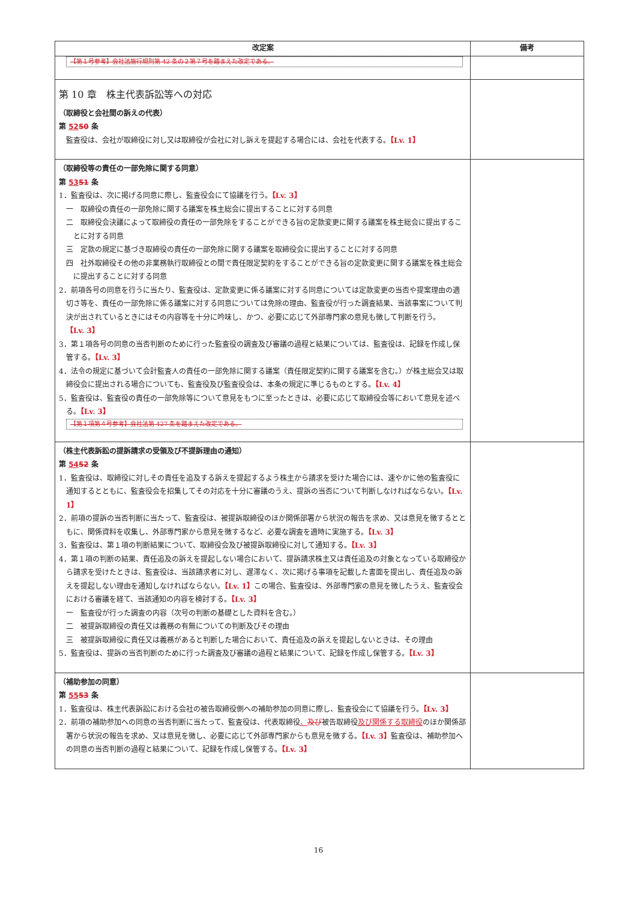| 改定案 | 備考 |
| --- | --- |
| 【第１号参考】会社法施行規則第 42 条の２第７号を踏まえた改定である。 | |
| 第 10 章 株主代表訴訟等への対応 （取締役と会社間の訴えの代表） 第 52 50 条 監査役は、会社が取締役に対し又は取締役が会社に対し訴えを提起する場合には、会社を代表する。 【Lv. 1】 | |
| （取締役等の責任の一部免除に関する同意） 第 53 51 条 1．監査役は、次に掲げる同意に際し、監査役会にて協議を行う。 【Lv. 3】 一 取締役の責任の一部免除に関する議案を株主総会に提出することに対する同意 二 取締役会決議によって取締役の責任の一部免除をすることができる旨の定款変更に関する議案を株主総会に提出することに対する同意 三 定款の規定に基づき取締役の責任の一部免除に関する議案を取締役会に提出することに対する同意 四 社外取締役その他の非業務執行取締役との間で責任限定契約をすることができる旨の定款変更に関する議案を株主総会に提出することに対する同意 2．前項各号の同意を行うに当たり、監査役は、定款変更に係る議案に対する同意については定款変更の当否や提案理由の適切さ等を、責任の一部免除に係る議案に対する同意については免除の理由、監査役が行った調査結果、当該事案について判決が出されているときにはその内容等を十分に吟味し、かつ、必要に応じて外部専門家の意見も徴して判断を行う。 【Lv. 3】 3．第１項各号の同意の当否判断のために行った監査役の調査及び審議の過程と結果については、監査役は、記録を作成し保管する。 【Lv. 3】 4．法令の規定に基づいて会計監査人の責任の一部免除に関する議案（責任限定契約に関する議案を含む。）が株主総会又は取締役会に提出される場合についても、監査役及び監査役会は、本条の規定に準じるものとする。 【Lv. 4】 5．監査役は、監査役の責任の一部免除等について意見をもつに至ったときは、必要に応じて取締役会等において意見を述べる。 【Lv. 3】 【第１項第４号参考】会社法第 427 条を踏まえた改定である。 | |
| （株主代表訴訟の提訴請求の受領及び不提訴理由の通知） 第 54 52 条 1．監査役は、取締役に対しその責任を追及する訴えを提起するよう株主から請求を受けた場合には、速やかに他の監査役に通知するとともに、監査役会を招集してその対応を十分に審議のうえ、提訴の当否について判断しなければならない。 【Lv. 1】 2．前項の提訴の当否判断に当たって、監査役は、被提訴取締役のほか関係部署から状況の報告を求め、又は意見を徴するとともに、関係資料を収集し、外部専門家から意見を徴するなど、必要な調査を適時に実施する。 【Lv. 3】 3．監査役は、第１項の判断結果について、取締役会及び被提訴取締役に対して通知する。 【Lv. 3】 4．第１項の判断の結果、責任追及の訴えを提起しない場合において、提訴請求株主又は責任追及の対象となっている取締役から請求を受けたときは、監査役は、当該請求者に対し、遅滞なく、次に掲げる事項を記載した書面を提出し、責任追及の訴えを提起しない理由を通知しなければならない。 【Lv. 1】 この場合、監査役は、外部専門家の意見を徴したうえ、監査役会における審議を経て、当該通知の内容を検討する。 【Lv. 3】 一 監査役が行った調査の内容（次号の判断の基礎とした資料を含む。） 二 被提訴取締役の責任又は義務の有無についての判断及びその理由 三 被提訴取締役に責任又は義務があると判断した場合において、責任追及の訴えを提起しないときは、その理由 5．監査役は、提訴の当否判断のために行った調査及び審議の過程と結果について、記録を作成し保管する。 【Lv. 3】 | |
| （補助参加の同意） 第 55 53 条 1．監査役は、株主代表訴訟における会社の被告取締役側への補助参加の同意に際し、監査役会にて協議を行う。 【Lv. 3】 2．前項の補助参加への同意の当否判断に当たって、監査役は、代表取締役 、 及び 被告取締役 及び関係する取締役 のほか関係部署から状況の報告を求め、又は意見を徴し、必要に応じて外部専門家からも意見を徴する。 【Lv. 3】 監査役は、補助参加への同意の当否判断の過程と結果について、記録を作成し保管する。 【Lv. 3】 | |
16